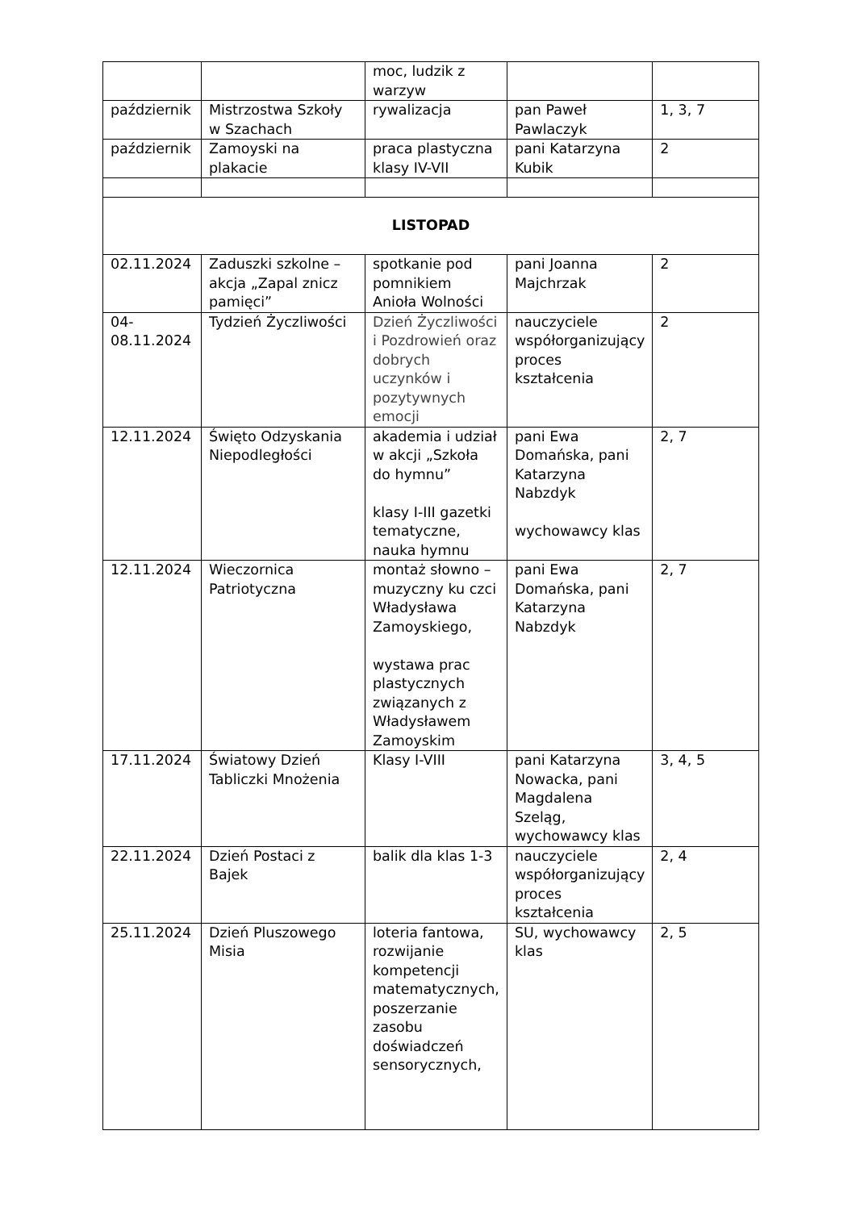| | | moc, ludzik z warzyw | | |
| październik | Mistrzostwa Szkoły w Szachach | rywalizacja | pan Paweł Pawlaczyk | 1, 3, 7 |
| październik | Zamoyski na plakacie | praca plastyczna klasy IV-VII | pani Katarzyna Kubik | 2 |
| LISTOPAD | | | | |
| 02.11.2024 | Zaduszki szkolne – akcja „Zapal znicz pamięci” | spotkanie pod pomnikiem Anioła Wolności | pani Joanna Majchrzak | 2 |
| 04- 08.11.2024 | Tydzień Życzliwości | Dzień Życzliwości i Pozdrowień oraz dobrych uczynków i pozytywnych emocji | nauczyciele współorganizujący proces kształcenia | 2 |
| 12.11.2024 | Święto Odzyskania Niepodległości | akademia i udział w akcji „Szkoła do hymnu” klasy I-III gazetki tematyczne, nauka hymnu | pani Ewa Domańska, pani Katarzyna Nabzdyk wychowawcy klas | 2, 7 |
| 12.11.2024 | Wieczornica Patriotyczna | montaż słowno – muzyczny ku czci Władysława Zamoyskiego, wystawa prac plastycznych związanych z Władysławem Zamoyskim | pani Ewa Domańska, pani Katarzyna Nabzdyk | 2, 7 |
| 17.11.2024 | Światowy Dzień Tabliczki Mnożenia | Klasy I-VIII | pani Katarzyna Nowacka, pani Magdalena Szeląg, wychowawcy klas | 3, 4, 5 |
| 22.11.2024 | Dzień Postaci z Bajek | balik dla klas 1-3 | nauczyciele współorganizujący proces kształcenia | 2, 4 |
| 25.11.2024 | Dzień Pluszowego Misia | loteria fantowa, rozwijanie kompetencji matematycznych, poszerzanie zasobu doświadczeń sensorycznych, | SU, wychowawcy klas | 2, 5 |